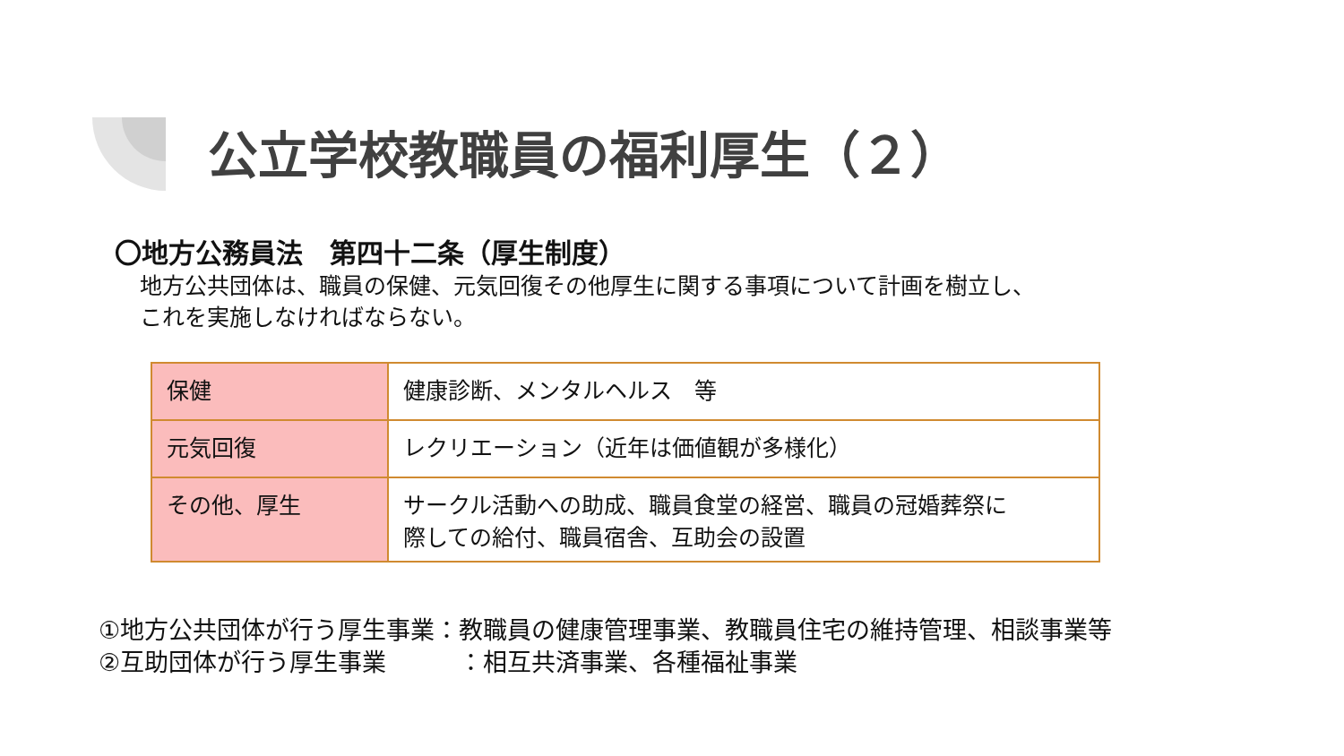公立学校教職員の福利厚生（２）
〇地方公務員法　第四十二条（厚生制度）
地方公共団体は、職員の保健、元気回復その他厚生に関する事項について計画を樹立し、
これを実施しなければならない。
| 保健 | 健康診断、メンタルヘルス 等 |
| 元気回復 | レクリエーション（近年は価値観が多様化） |
| その他、厚生 | サークル活動への助成、職員食堂の経営、職員の冠婚葬祭に 際しての給付、職員宿舎、互助会の設置 |
①地方公共団体が行う厚生事業：教職員の健康管理事業、教職員住宅の維持管理、相談事業等
②互助団体が行う厚生事業　　　：相互共済事業、各種福祉事業